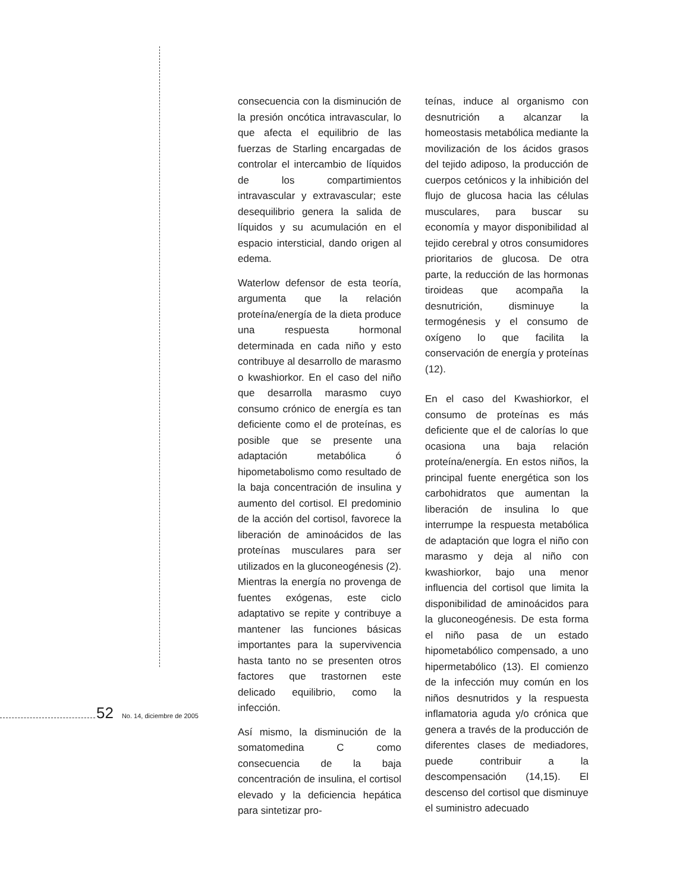consecuencia con la disminución de la presión oncótica intravascular, lo que afecta el equilibrio de las fuerzas de Starling encargadas de controlar el intercambio de líquidos de los compartimientos intravascular y extravascular; este desequilibrio genera la salida de líquidos y su acumulación en el espacio intersticial, dando origen al edema.
Waterlow defensor de esta teoría, argumenta que la relación proteína/energía de la dieta produce una respuesta hormonal determinada en cada niño y esto contribuye al desarrollo de marasmo o kwashiorkor. En el caso del niño que desarrolla marasmo cuyo consumo crónico de energía es tan deficiente como el de proteínas, es posible que se presente una adaptación metabólica ó hipometabolismo como resultado de la baja concentración de insulina y aumento del cortisol. El predominio de la acción del cortisol, favorece la liberación de aminoácidos de las proteínas musculares para ser utilizados en la gluconeogénesis (2). Mientras la energía no provenga de fuentes exógenas, este ciclo adaptativo se repite y contribuye a mantener las funciones básicas importantes para la supervivencia hasta tanto no se presenten otros factores que trastornen este delicado equilibrio, como la infección.
Así mismo, la disminución de la somatomedina C como consecuencia de la baja concentración de insulina, el cortisol elevado y la deficiencia hepática para sintetizar pro-
teínas, induce al organismo con desnutrición a alcanzar la homeostasis metabólica mediante la movilización de los ácidos grasos del tejido adiposo, la producción de cuerpos cetónicos y la inhibición del flujo de glucosa hacia las células musculares, para buscar su economía y mayor disponibilidad al tejido cerebral y otros consumidores prioritarios de glucosa. De otra parte, la reducción de las hormonas tiroideas que acompaña la desnutrición, disminuye la termogénesis y el consumo de oxígeno lo que facilita la conservación de energía y proteínas (12).
En el caso del Kwashiorkor, el consumo de proteínas es más deficiente que el de calorías lo que ocasiona una baja relación proteína/energía. En estos niños, la principal fuente energética son los carbohidratos que aumentan la liberación de insulina lo que interrumpe la respuesta metabólica de adaptación que logra el niño con marasmo y deja al niño con kwashiorkor, bajo una menor influencia del cortisol que limita la disponibilidad de aminoácidos para la gluconeogénesis. De esta forma el niño pasa de un estado hipometabólico compensado, a uno hipermetabólico (13). El comienzo de la infección muy común en los niños desnutridos y la respuesta inflamatoria aguda y/o crónica que genera a través de la producción de diferentes clases de mediadores, puede contribuir a la descompensación (14,15). El descenso del cortisol que disminuye el suministro adecuado
52 No. 14, diciembre de 2005